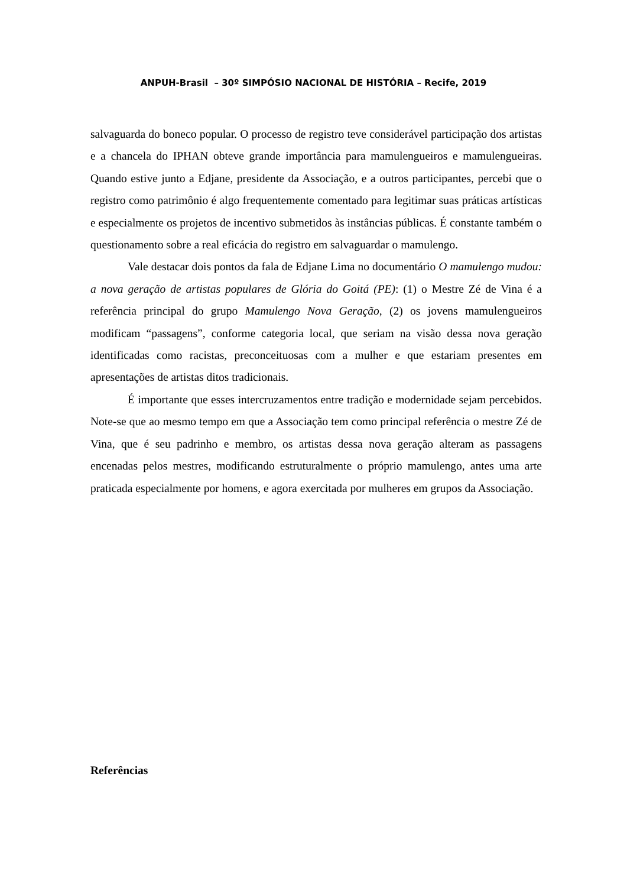ANPUH-Brasil – 30º SIMPÓSIO NACIONAL DE HISTÓRIA – Recife, 2019
salvaguarda do boneco popular. O processo de registro teve considerável participação dos artistas e a chancela do IPHAN obteve grande importância para mamulengueiros e mamulengueiras. Quando estive junto a Edjane, presidente da Associação, e a outros participantes, percebi que o registro como patrimônio é algo frequentemente comentado para legitimar suas práticas artísticas e especialmente os projetos de incentivo submetidos às instâncias públicas. É constante também o questionamento sobre a real eficácia do registro em salvaguardar o mamulengo.
Vale destacar dois pontos da fala de Edjane Lima no documentário O mamulengo mudou: a nova geração de artistas populares de Glória do Goitá (PE): (1) o Mestre Zé de Vina é a referência principal do grupo Mamulengo Nova Geração, (2) os jovens mamulengueiros modificam “passagens”, conforme categoria local, que seriam na visão dessa nova geração identificadas como racistas, preconceituosas com a mulher e que estariam presentes em apresentações de artistas ditos tradicionais.
É importante que esses intercruzamentos entre tradição e modernidade sejam percebidos. Note-se que ao mesmo tempo em que a Associação tem como principal referência o mestre Zé de Vina, que é seu padrinho e membro, os artistas dessa nova geração alteram as passagens encenadas pelos mestres, modificando estruturalmente o próprio mamulengo, antes uma arte praticada especialmente por homens, e agora exercitada por mulheres em grupos da Associação.
Referências